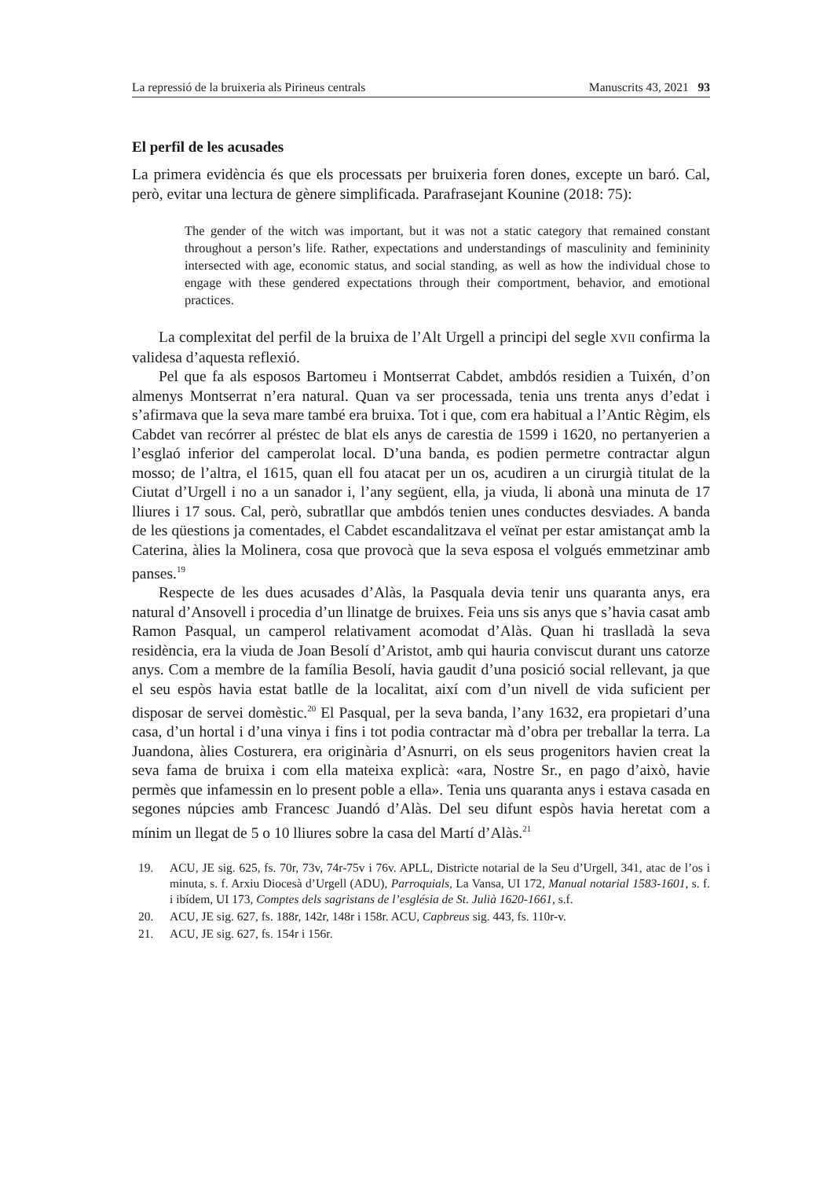La repressió de la bruixeria als Pirineus centrals Manuscrits 43, 2021 93
El perfil de les acusades
La primera evidència és que els processats per bruixeria foren dones, excepte un baró. Cal, però, evitar una lectura de gènere simplificada. Parafrasejant Kounine (2018: 75):
The gender of the witch was important, but it was not a static category that remained constant throughout a person’s life. Rather, expectations and understandings of masculinity and femininity intersected with age, economic status, and social standing, as well as how the individual chose to engage with these gendered expectations through their comportment, behavior, and emotional practices.
La complexitat del perfil de la bruixa de l’Alt Urgell a principi del segle XVII confirma la validesa d’aquesta reflexió.
Pel que fa als esposos Bartomeu i Montserrat Cabdet, ambdós residien a Tuixén, d’on almenys Montserrat n’era natural. Quan va ser processada, tenia uns trenta anys d’edat i s’afirmava que la seva mare també era bruixa. Tot i que, com era habitual a l’Antic Règim, els Cabdet van recórrer al préstec de blat els anys de carestia de 1599 i 1620, no pertanyerien a l’esglaó inferior del camperolat local. D’una banda, es podien permetre contractar algun mosso; de l’altra, el 1615, quan ell fou atacat per un os, acudiren a un cirurgià titulat de la Ciutat d’Urgell i no a un sanador i, l’any següent, ella, ja viuda, li abonà una minuta de 17 lliures i 17 sous. Cal, però, subratllar que ambdós tenien unes conductes desviades. A banda de les qüestions ja comentades, el Cabdet escandalitzava el veïnat per estar amistançat amb la Caterina, àlies la Molinera, cosa que provocà que la seva esposa el volgués emmetzinar amb panses.<sup>19</sup>
Respecte de les dues acusades d’Alàs, la Pasquala devia tenir uns quaranta anys, era natural d’Ansovell i procedia d’un llinatge de bruixes. Feia uns sis anys que s’havia casat amb Ramon Pasqual, un camperol relativament acomodat d’Alàs. Quan hi traslladà la seva residència, era la viuda de Joan Besolí d’Aristot, amb qui hauria conviscut durant uns catorze anys. Com a membre de la família Besolí, havia gaudit d’una posició social rellevant, ja que el seu espòs havia estat batlle de la localitat, així com d’un nivell de vida suficient per disposar de servei domèstic.<sup>20</sup> El Pasqual, per la seva banda, l’any 1632, era propietari d’una casa, d’un hortal i d’una vinya i fins i tot podia contractar mà d’obra per treballar la terra. La Juandona, àlies Costurera, era originària d’Asnurri, on els seus progenitors havien creat la seva fama de bruixa i com ella mateixa explicà: «ara, Nostre Sr., en pago d’això, havie permès que infamessin en lo present poble a ella». Tenia uns quaranta anys i estava casada en segones núpcies amb Francesc Juandó d’Alàs. Del seu difunt espòs havia heretat com a mínim un llegat de 5 o 10 lliures sobre la casa del Martí d’Alàs.<sup>21</sup>
19. ACU, JE sig. 625, fs. 70r, 73v, 74r-75v i 76v. APLL, Districte notarial de la Seu d’Urgell, 341, atac de l’os i minuta, s. f. Arxiu Diocesà d’Urgell (ADU), Parroquials, La Vansa, UI 172, Manual notarial 1583-1601, s. f. i ibídem, UI 173, Comptes dels sagristans de l’església de St. Julià 1620-1661, s.f.
20. ACU, JE sig. 627, fs. 188r, 142r, 148r i 158r. ACU, Capbreus sig. 443, fs. 110r-v.
21. ACU, JE sig. 627, fs. 154r i 156r.